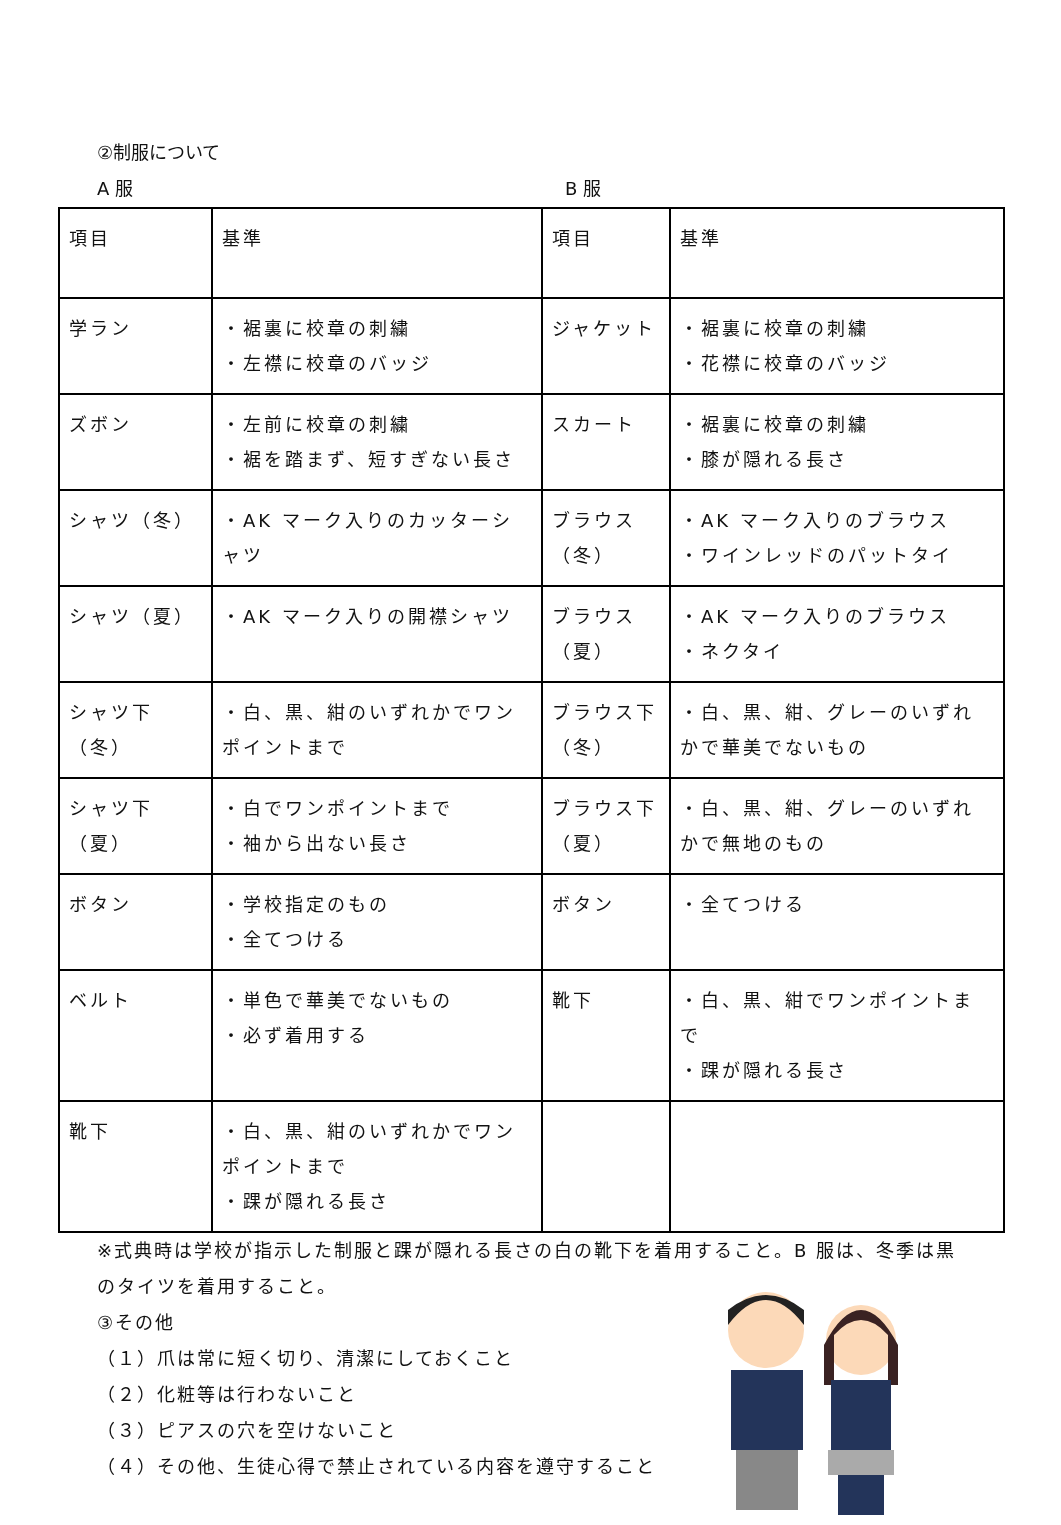②制服について
A 服 B 服
| 項目 | 基準 | 項目 | 基準 |
| 学ラン | ・裾裏に校章の刺繍 ・左襟に校章のバッジ | ジャケット | ・裾裏に校章の刺繍 ・花襟に校章のバッジ |
| ズボン | ・左前に校章の刺繍 ・裾を踏まず、短すぎない長さ | スカート | ・裾裏に校章の刺繍 ・膝が隠れる長さ |
| シャツ（冬） | ・AK マーク入りのカッターシャツ | ブラウス（冬） | ・AK マーク入りのブラウス ・ワインレッドのパットタイ |
| シャツ（夏） | ・AK マーク入りの開襟シャツ | ブラウス（夏） | ・AK マーク入りのブラウス ・ネクタイ |
| シャツ下（冬） | ・白、黒、紺のいずれかでワンポイントまで | ブラウス下（冬） | ・白、黒、紺、グレーのいずれかで華美でないもの |
| シャツ下（夏） | ・白でワンポイントまで ・袖から出ない長さ | ブラウス下（夏） | ・白、黒、紺、グレーのいずれかで無地のもの |
| ボタン | ・学校指定のもの ・全てつける | ボタン | ・全てつける |
| ベルト | ・単色で華美でないもの ・必ず着用する | 靴下 | ・白、黒、紺でワンポイントまで ・踝が隠れる長さ |
| 靴下 | ・白、黒、紺のいずれかでワンポイントまで ・踝が隠れる長さ | | |
※式典時は学校が指示した制服と踝が隠れる長さの白の靴下を着用すること。B 服は、冬季は黒のタイツを着用すること。
③その他
（１）爪は常に短く切り、清潔にしておくこと
（２）化粧等は行わないこと
（３）ピアスの穴を空けないこと
（４）その他、生徒心得で禁止されている内容を遵守すること